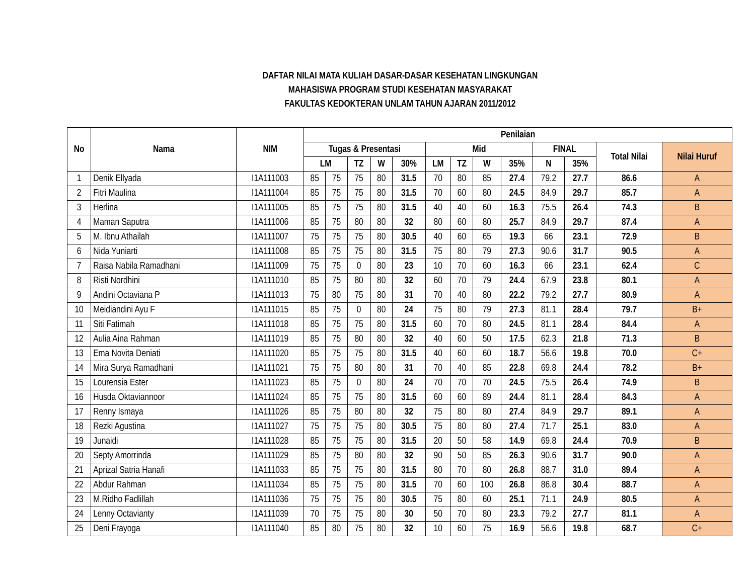DAFTAR NILAI MATA KULIAH DASAR-DASAR KESEHATAN LINGKUNGAN
MAHASISWA PROGRAM STUDI KESEHATAN MASYARAKAT
FAKULTAS KEDOKTERAN UNLAM TAHUN AJARAN 2011/2012
| No | Nama | NIM | Penilaian | | | | | | | | | | | | |
| --- | --- | --- | --- | --- | --- | --- | --- | --- | --- | --- | --- | --- | --- | --- | --- |
| | | | Tugas & Presentasi | | | | | Mid | | | | FINAL | | Total Nilai | Nilai Huruf |
| | | | LM | | TZ | W | 30% | LM | TZ | W | 35% | N | 35% | | |
| 1 | Denik Ellyada | I1A111003 | 85 | 75 | 75 | 80 | 31.5 | 70 | 80 | 85 | 27.4 | 79.2 | 27.7 | 86.6 | A |
| 2 | Fitri Maulina | I1A111004 | 85 | 75 | 75 | 80 | 31.5 | 70 | 60 | 80 | 24.5 | 84.9 | 29.7 | 85.7 | A |
| 3 | Herlina | I1A111005 | 85 | 75 | 75 | 80 | 31.5 | 40 | 40 | 60 | 16.3 | 75.5 | 26.4 | 74.3 | B |
| 4 | Maman Saputra | I1A111006 | 85 | 75 | 80 | 80 | 32 | 80 | 60 | 80 | 25.7 | 84.9 | 29.7 | 87.4 | A |
| 5 | M. Ibnu Athailah | I1A111007 | 75 | 75 | 75 | 80 | 30.5 | 40 | 60 | 65 | 19.3 | 66 | 23.1 | 72.9 | B |
| 6 | Nida Yuniarti | I1A111008 | 85 | 75 | 75 | 80 | 31.5 | 75 | 80 | 79 | 27.3 | 90.6 | 31.7 | 90.5 | A |
| 7 | Raisa Nabila Ramadhani | I1A111009 | 75 | 75 | 0 | 80 | 23 | 10 | 70 | 60 | 16.3 | 66 | 23.1 | 62.4 | C |
| 8 | Risti Nordhini | I1A111010 | 85 | 75 | 80 | 80 | 32 | 60 | 70 | 79 | 24.4 | 67.9 | 23.8 | 80.1 | A |
| 9 | Andini Octaviana P | I1A111013 | 75 | 80 | 75 | 80 | 31 | 70 | 40 | 80 | 22.2 | 79.2 | 27.7 | 80.9 | A |
| 10 | Meidiandini Ayu F | I1A111015 | 85 | 75 | 0 | 80 | 24 | 75 | 80 | 79 | 27.3 | 81.1 | 28.4 | 79.7 | B+ |
| 11 | Siti Fatimah | I1A111018 | 85 | 75 | 75 | 80 | 31.5 | 60 | 70 | 80 | 24.5 | 81.1 | 28.4 | 84.4 | A |
| 12 | Aulia Aina Rahman | I1A111019 | 85 | 75 | 80 | 80 | 32 | 40 | 60 | 50 | 17.5 | 62.3 | 21.8 | 71.3 | B |
| 13 | Ema Novita Deniati | I1A111020 | 85 | 75 | 75 | 80 | 31.5 | 40 | 60 | 60 | 18.7 | 56.6 | 19.8 | 70.0 | C+ |
| 14 | Mira Surya Ramadhani | I1A111021 | 75 | 75 | 80 | 80 | 31 | 70 | 40 | 85 | 22.8 | 69.8 | 24.4 | 78.2 | B+ |
| 15 | Lourensia Ester | I1A111023 | 85 | 75 | 0 | 80 | 24 | 70 | 70 | 70 | 24.5 | 75.5 | 26.4 | 74.9 | B |
| 16 | Husda Oktaviannoor | I1A111024 | 85 | 75 | 75 | 80 | 31.5 | 60 | 60 | 89 | 24.4 | 81.1 | 28.4 | 84.3 | A |
| 17 | Renny Ismaya | I1A111026 | 85 | 75 | 80 | 80 | 32 | 75 | 80 | 80 | 27.4 | 84.9 | 29.7 | 89.1 | A |
| 18 | Rezki Agustina | I1A111027 | 75 | 75 | 75 | 80 | 30.5 | 75 | 80 | 80 | 27.4 | 71.7 | 25.1 | 83.0 | A |
| 19 | Junaidi | I1A111028 | 85 | 75 | 75 | 80 | 31.5 | 20 | 50 | 58 | 14.9 | 69.8 | 24.4 | 70.9 | B |
| 20 | Septy Amorrinda | I1A111029 | 85 | 75 | 80 | 80 | 32 | 90 | 50 | 85 | 26.3 | 90.6 | 31.7 | 90.0 | A |
| 21 | Aprizal Satria Hanafi | I1A111033 | 85 | 75 | 75 | 80 | 31.5 | 80 | 70 | 80 | 26.8 | 88.7 | 31.0 | 89.4 | A |
| 22 | Abdur Rahman | I1A111034 | 85 | 75 | 75 | 80 | 31.5 | 70 | 60 | 100 | 26.8 | 86.8 | 30.4 | 88.7 | A |
| 23 | M.Ridho Fadlillah | I1A111036 | 75 | 75 | 75 | 80 | 30.5 | 75 | 80 | 60 | 25.1 | 71.1 | 24.9 | 80.5 | A |
| 24 | Lenny Octavianty | I1A111039 | 70 | 75 | 75 | 80 | 30 | 50 | 70 | 80 | 23.3 | 79.2 | 27.7 | 81.1 | A |
| 25 | Deni Frayoga | I1A111040 | 85 | 80 | 75 | 80 | 32 | 10 | 60 | 75 | 16.9 | 56.6 | 19.8 | 68.7 | C+ |